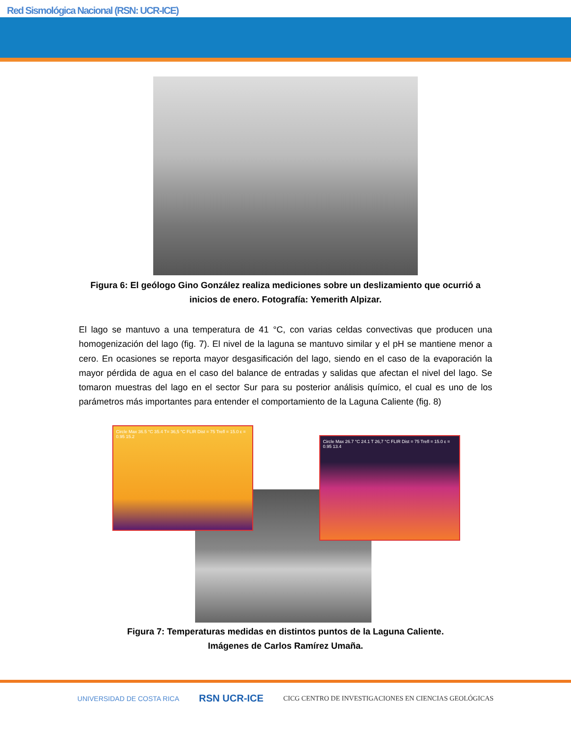Red Sismológica Nacional (RSN: UCR-ICE)
Figura 6: El geólogo Gino González realiza mediciones sobre un deslizamiento que ocurrió a inicios de enero. Fotografía: Yemerith Alpizar.
El lago se mantuvo a una temperatura de 41 °C, con varias celdas convectivas que producen una homogenización del lago (fig. 7). El nivel de la laguna se mantuvo similar y el pH se mantiene menor a cero. En ocasiones se reporta mayor desgasificación del lago, siendo en el caso de la evaporación la mayor pérdida de agua en el caso del balance de entradas y salidas que afectan el nivel del lago. Se tomaron muestras del lago en el sector Sur para su posterior análisis químico, el cual es uno de los parámetros más importantes para entender el comportamiento de la Laguna Caliente (fig. 8)
Circle Max 36.5 °C 35.4 T= 36,5 °C FLIR Dist = 75 Trefl = 15.0 ε = 0.95 15.2
Circle Max 26.7 °C 24.1 T 26,7 °C FLIR Dist = 75 Trefl = 15.0 ε = 0.95 13.4
Figura 7: Temperaturas medidas en distintos puntos de la Laguna Caliente.
Imágenes de Carlos Ramírez Umaña.
UNIVERSIDAD DE COSTA RICA RSN UCR-ICE CICG CENTRO DE INVESTIGACIONES EN CIENCIAS GEOLÓGICAS